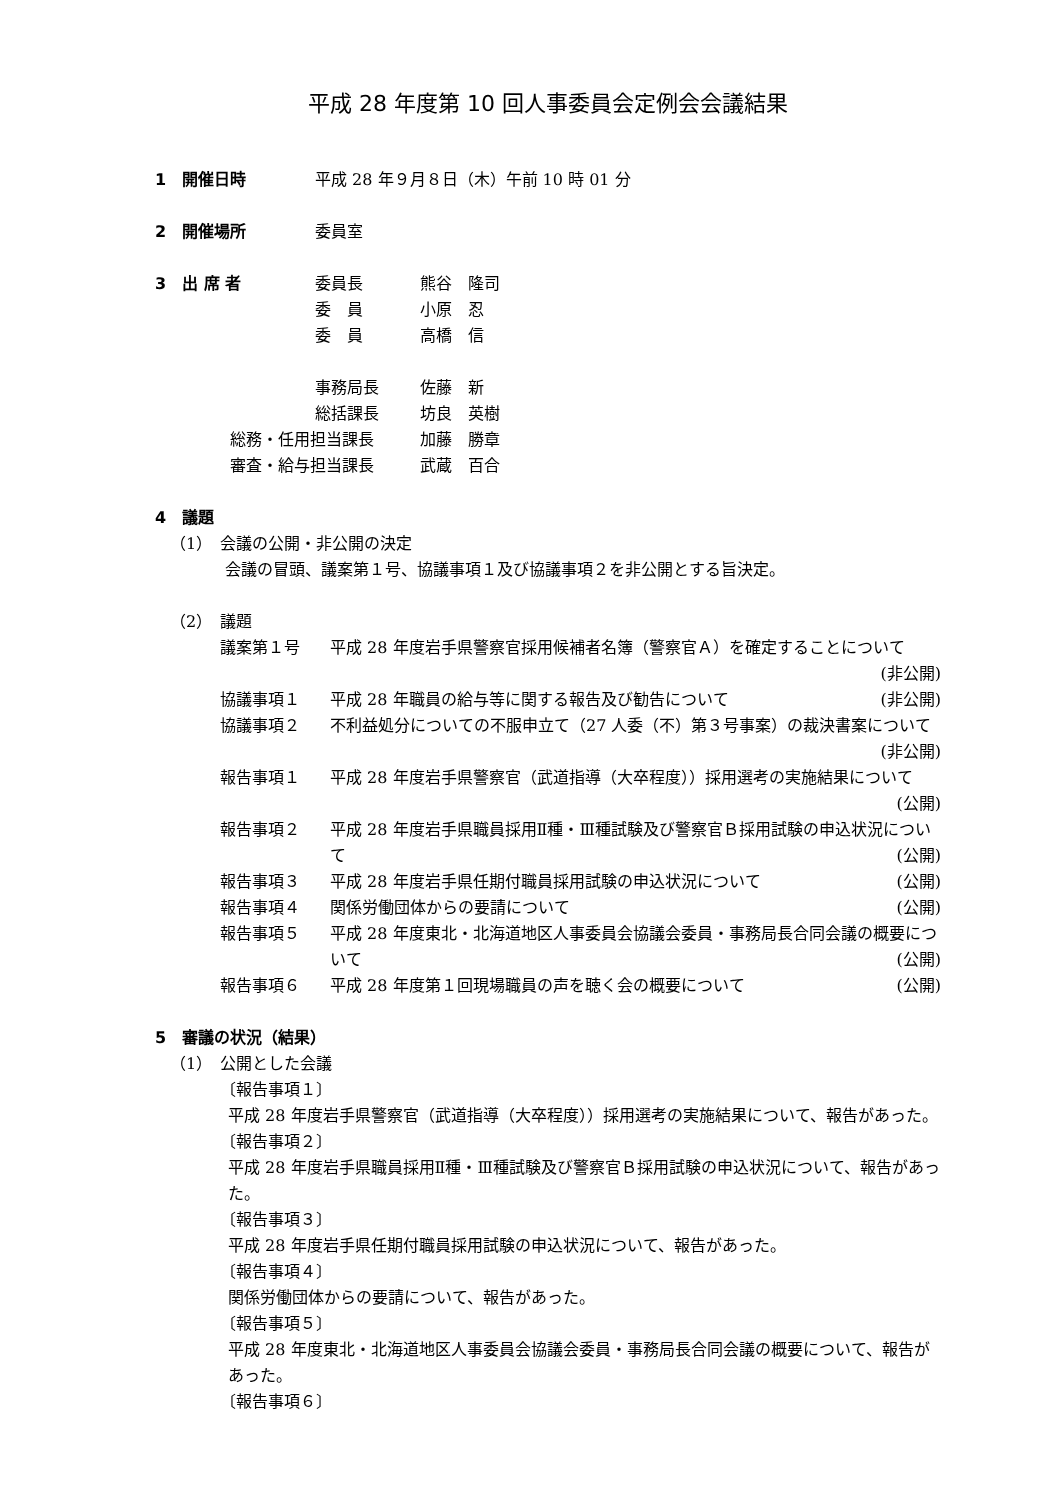平成 28 年度第 10 回人事委員会定例会会議結果
1　開催日時 平成 28 年９月８日（木）午前 10 時 01 分
2　開催場所 委員室
3　出 席 者 委員長 熊谷　隆司
委　員 小原　忍
委　員 高橋　信
事務局長 佐藤　新
総括課長 坊良　英樹
総務・任用担当課長 加藤　勝章
審査・給与担当課長 武蔵　百合
4　議題
（1）　会議の公開・非公開の決定
会議の冒頭、議案第１号、協議事項１及び協議事項２を非公開とする旨決定。
（2）　議題
議案第１号 平成 28 年度岩手県警察官採用候補者名簿（警察官Ａ）を確定することについて (非公開)
協議事項１ 平成 28 年職員の給与等に関する報告及び勧告について (非公開)
協議事項２ 不利益処分についての不服申立て（27 人委（不）第３号事案）の裁決書案について (非公開)
報告事項１ 平成 28 年度岩手県警察官（武道指導（大卒程度））採用選考の実施結果について (公開)
報告事項２ 平成 28 年度岩手県職員採用Ⅱ種・Ⅲ種試験及び警察官Ｂ採用試験の申込状況について (公開)
報告事項３ 平成 28 年度岩手県任期付職員採用試験の申込状況について (公開)
報告事項４ 関係労働団体からの要請について (公開)
報告事項５ 平成 28 年度東北・北海道地区人事委員会協議会委員・事務局長合同会議の概要について (公開)
報告事項６ 平成 28 年度第１回現場職員の声を聴く会の概要について (公開)
5　審議の状況（結果）
（1）　公開とした会議
〔報告事項１〕
平成 28 年度岩手県警察官（武道指導（大卒程度））採用選考の実施結果について、報告があった。
〔報告事項２〕
平成 28 年度岩手県職員採用Ⅱ種・Ⅲ種試験及び警察官Ｂ採用試験の申込状況について、報告があった。
〔報告事項３〕
平成 28 年度岩手県任期付職員採用試験の申込状況について、報告があった。
〔報告事項４〕
関係労働団体からの要請について、報告があった。
〔報告事項５〕
平成 28 年度東北・北海道地区人事委員会協議会委員・事務局長合同会議の概要について、報告があった。
〔報告事項６〕